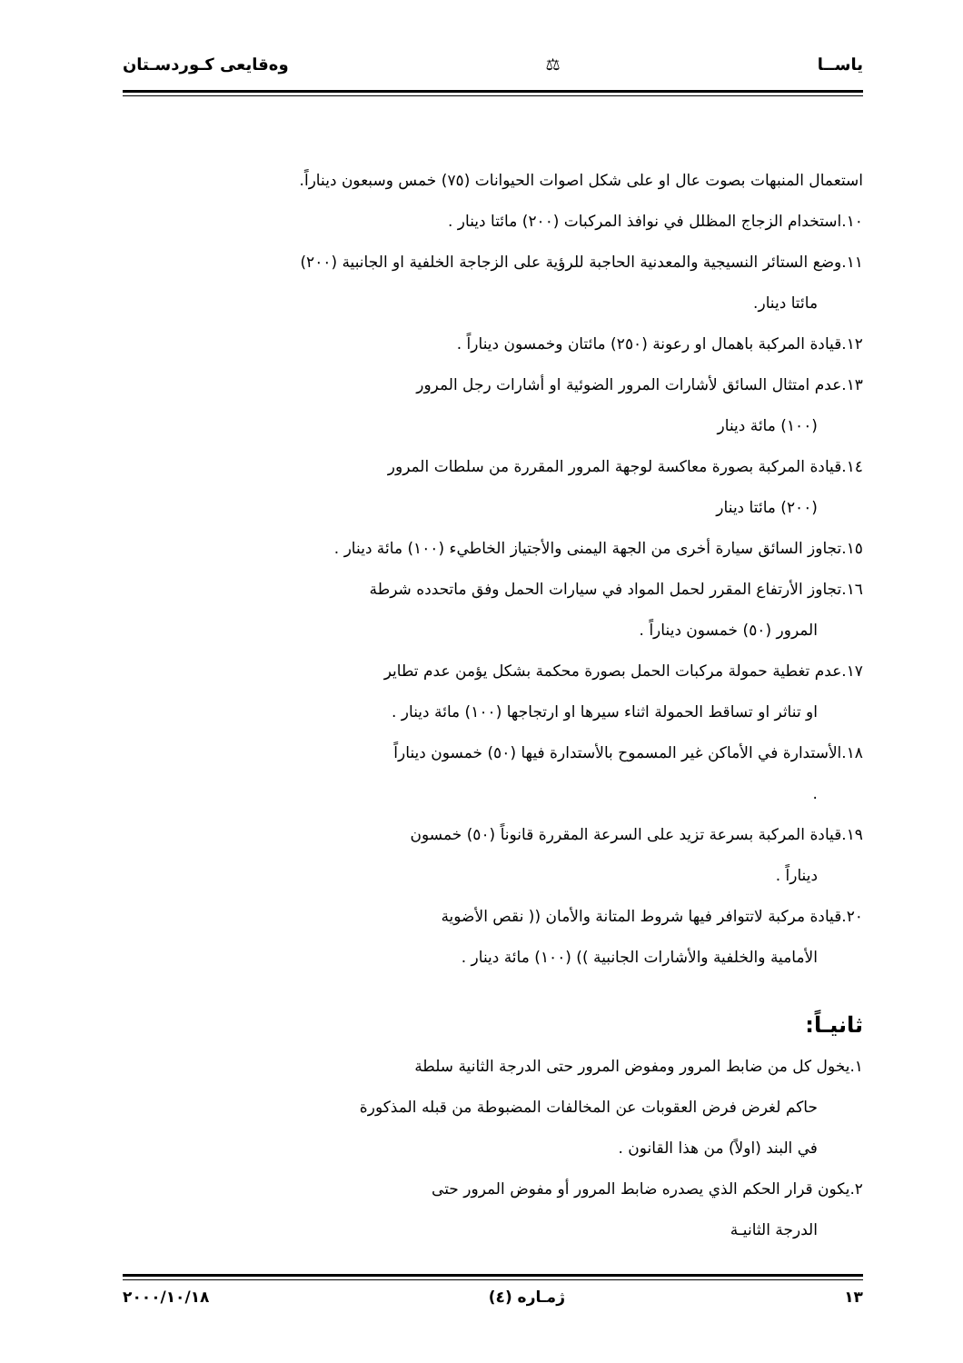ياســا ⚖ وەقايعى كـوردسـتان
استعمال المنبهات بصوت عال او على شكل اصوات الحيوانات (٧٥) خمس وسبعون ديناراً.
١٠.استخدام الزجاج المظلل في نوافذ المركبات (٢٠٠) مائتا دينار .
١١.وضع الستائر النسيجية والمعدنية الحاجبة للرؤية على الزجاجة الخلفية او الجانبية (٢٠٠)
مائتا دينار.
١٢.قيادة المركبة باهمال او رعونة (٢٥٠) مائتان وخمسون ديناراً .
١٣.عدم امتثال السائق لأشارات المرور الضوئية او أشارات رجل المرور
(١٠٠) مائة دينار
١٤.قيادة المركبة بصورة معاكسة لوجهة المرور المقررة من سلطات المرور
(٢٠٠) مائتا دينار
١٥.تجاوز السائق سيارة أخرى من الجهة اليمنى والأجتياز الخاطيء (١٠٠) مائة دينار .
١٦.تجاوز الأرتفاع المقرر لحمل المواد في سيارات الحمل وفق ماتحدده شرطة
المرور (٥٠) خمسون ديناراً .
١٧.عدم تغطية حمولة مركبات الحمل بصورة محكمة بشكل يؤمن عدم تطاير
او تناثر او تساقط الحمولة اثناء سيرها او ارتجاجها (١٠٠) مائة دينار .
١٨.الأستدارة في الأماكن غير المسموح بالأستدارة فيها (٥٠) خمسون ديناراً
.
١٩.قيادة المركبة بسرعة تزيد على السرعة المقررة قانوناً (٥٠) خمسون
ديناراً .
٢٠.قيادة مركبة لاتتوافر فيها شروط المتانة والأمان (( نقص الأضوية
الأمامية والخلفية والأشارات الجانبية )) (١٠٠) مائة دينار .
ثانيـاً:
١.يخول كل من ضابط المرور ومفوض المرور حتى الدرجة الثانية سلطة
حاكم لغرض فرض العقوبات عن المخالفات المضبوطة من قبله المذكورة
في البند (اولاً) من هذا القانون .
٢.يكون قرار الحكم الذي يصدره ضابط المرور أو مفوض المرور حتى
الدرجة الثانيـة
١٣ ژمـاره (٤) ٢٠٠٠/١٠/١٨